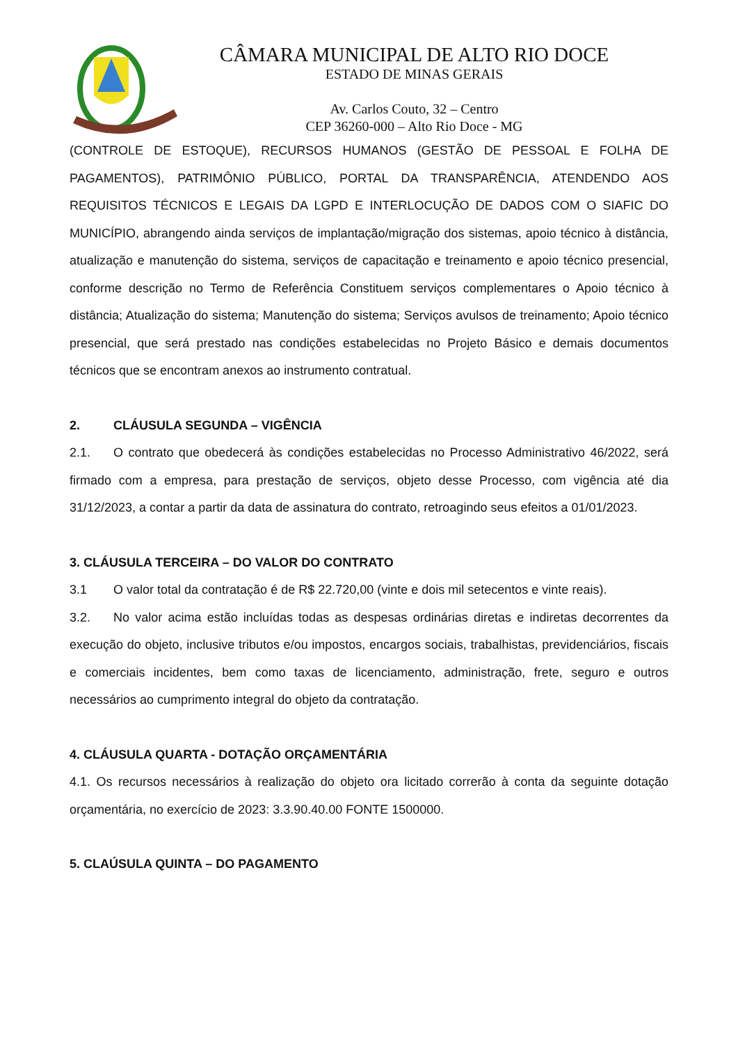CÂMARA MUNICIPAL DE ALTO RIO DOCE
ESTADO DE MINAS GERAIS
Av. Carlos Couto, 32 – Centro
CEP 36260-000 – Alto Rio Doce - MG
(CONTROLE DE ESTOQUE), RECURSOS HUMANOS (GESTÃO DE PESSOAL E FOLHA DE PAGAMENTOS), PATRIMÔNIO PÚBLICO, PORTAL DA TRANSPARÊNCIA, ATENDENDO AOS REQUISITOS TÉCNICOS E LEGAIS DA LGPD E INTERLOCUÇÃO DE DADOS COM O SIAFIC DO MUNICÍPIO, abrangendo ainda serviços de implantação/migração dos sistemas, apoio técnico à distância, atualização e manutenção do sistema, serviços de capacitação e treinamento e apoio técnico presencial, conforme descrição no Termo de Referência Constituem serviços complementares o Apoio técnico à distância; Atualização do sistema; Manutenção do sistema; Serviços avulsos de treinamento; Apoio técnico presencial, que será prestado nas condições estabelecidas no Projeto Básico e demais documentos técnicos que se encontram anexos ao instrumento contratual.
2. CLÁUSULA SEGUNDA – VIGÊNCIA
2.1. O contrato que obedecerá às condições estabelecidas no Processo Administrativo 46/2022, será firmado com a empresa, para prestação de serviços, objeto desse Processo, com vigência até dia 31/12/2023, a contar a partir da data de assinatura do contrato, retroagindo seus efeitos a 01/01/2023.
3. CLÁUSULA TERCEIRA – DO VALOR DO CONTRATO
3.1 O valor total da contratação é de R$ 22.720,00 (vinte e dois mil setecentos e vinte reais).
3.2. No valor acima estão incluídas todas as despesas ordinárias diretas e indiretas decorrentes da execução do objeto, inclusive tributos e/ou impostos, encargos sociais, trabalhistas, previdenciários, fiscais e comerciais incidentes, bem como taxas de licenciamento, administração, frete, seguro e outros necessários ao cumprimento integral do objeto da contratação.
4. CLÁUSULA QUARTA - DOTAÇÃO ORÇAMENTÁRIA
4.1. Os recursos necessários à realização do objeto ora licitado correrão à conta da seguinte dotação orçamentária, no exercício de 2023: 3.3.90.40.00 FONTE 1500000.
5. CLAÚSULA QUINTA – DO PAGAMENTO